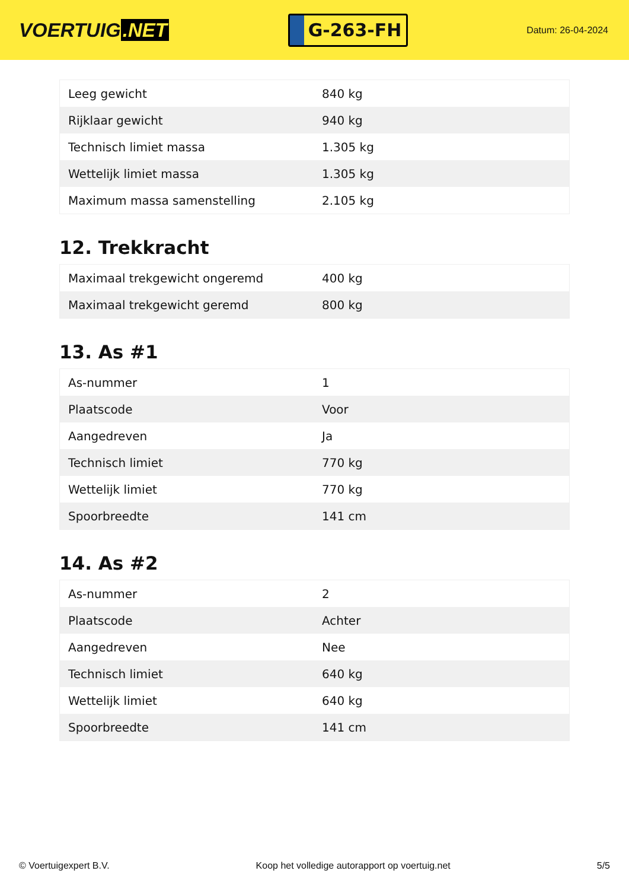VOERTUIG.NET
G-263-FH
Datum: 26-04-2024
| Leeg gewicht | 840 kg |
| Rijklaar gewicht | 940 kg |
| Technisch limiet massa | 1.305 kg |
| Wettelijk limiet massa | 1.305 kg |
| Maximum massa samenstelling | 2.105 kg |
12. Trekkracht
| Maximaal trekgewicht ongeremd | 400 kg |
| Maximaal trekgewicht geremd | 800 kg |
13. As #1
| As-nummer | 1 |
| Plaatscode | Voor |
| Aangedreven | Ja |
| Technisch limiet | 770 kg |
| Wettelijk limiet | 770 kg |
| Spoorbreedte | 141 cm |
14. As #2
| As-nummer | 2 |
| Plaatscode | Achter |
| Aangedreven | Nee |
| Technisch limiet | 640 kg |
| Wettelijk limiet | 640 kg |
| Spoorbreedte | 141 cm |
© Voertuigexpert B.V. Koop het volledige autorapport op voertuig.net 5/5